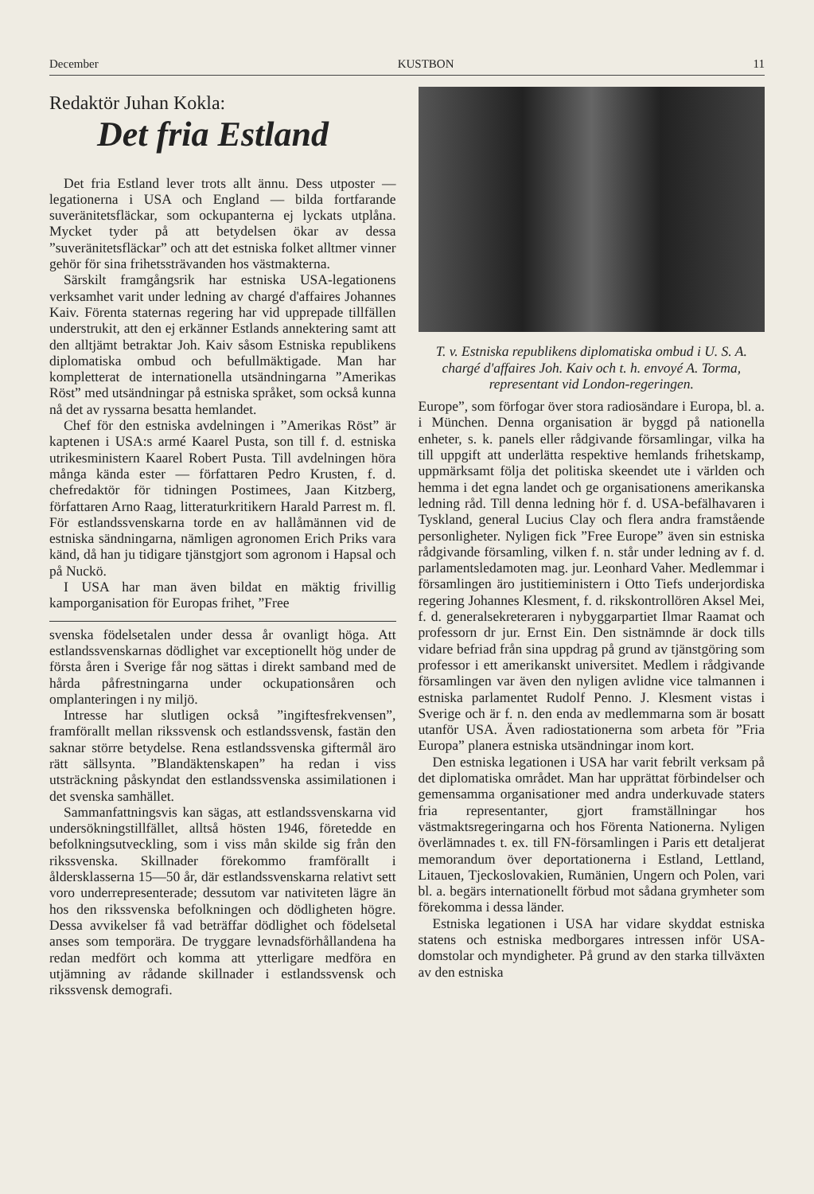December KUSTBON 11
Redaktör Juhan Kokla:
Det fria Estland
Det fria Estland lever trots allt ännu. Dess utposter — legationerna i USA och England — bilda fortfarande suveränitetsfläckar, som ockupanterna ej lyckats utplåna. Mycket tyder på att betydelsen ökar av dessa ”suveränitetsfläckar” och att det estniska folket alltmer vinner gehör för sina frihetssträvanden hos västmakterna.
Särskilt framgångsrik har estniska USA-legationens verksamhet varit under ledning av chargé d'affaires Johannes Kaiv. Förenta staternas regering har vid upprepade tillfällen understrukit, att den ej erkänner Estlands annektering samt att den alltjämt betraktar Joh. Kaiv såsom Estniska republikens diplomatiska ombud och befullmäktigade. Man har kompletterat de internationella utsändningarna ”Amerikas Röst” med utsändningar på estniska språket, som också kunna nå det av ryssarna besatta hemlandet.
Chef för den estniska avdelningen i ”Amerikas Röst” är kaptenen i USA:s armé Kaarel Pusta, son till f. d. estniska utrikesministern Kaarel Robert Pusta. Till avdelningen höra många kända ester — författaren Pedro Krusten, f. d. chefredaktör för tidningen Postimees, Jaan Kitzberg, författaren Arno Raag, litteraturkritikern Harald Parrest m. fl. För estlandssvenskarna torde en av hallåmännen vid de estniska sändningarna, nämligen agronomen Erich Priks vara känd, då han ju tidigare tjänstgjort som agronom i Hapsal och på Nuckö.
I USA har man även bildat en mäktig frivillig kamporganisation för Europas frihet, ”Free
svenska födelsetalen under dessa år ovanligt höga. Att estlandssvenskarnas dödlighet var exceptionellt hög under de första åren i Sverige får nog sättas i direkt samband med de hårda påfrestningarna under ockupationsåren och omplanteringen i ny miljö.
Intresse har slutligen också ”ingiftesfrekvensen”, framförallt mellan rikssvensk och estlandssvensk, fastän den saknar större betydelse. Rena estlandssvenska giftermål äro rätt sällsynta. ”Blandäktenskapen” ha redan i viss utsträckning påskyndat den estlandssvenska assimilationen i det svenska samhället.
Sammanfattningsvis kan sägas, att estlandssvenskarna vid undersökningstillfället, alltså hösten 1946, företedde en befolkningsutveckling, som i viss mån skilde sig från den rikssvenska. Skillnader förekommo framförallt i åldersklasserna 15—50 år, där estlandssvenskarna relativt sett voro underrepresenterade; dessutom var nativiteten lägre än hos den rikssvenska befolkningen och dödligheten högre. Dessa avvikelser få vad beträffar dödlighet och födelsetal anses som temporära. De tryggare levnadsförhållandena ha redan medfört och komma att ytterligare medföra en utjämning av rådande skillnader i estlandssvensk och rikssvensk demografi.
T. v. Estniska republikens diplomatiska ombud i U. S. A. chargé d'affaires Joh. Kaiv och t. h. envoyé A. Torma, representant vid London-regeringen.
Europe”, som förfogar över stora radiosändare i Europa, bl. a. i München. Denna organisation är byggd på nationella enheter, s. k. panels eller rådgivande församlingar, vilka ha till uppgift att underlätta respektive hemlands frihetskamp, uppmärksamt följa det politiska skeendet ute i världen och hemma i det egna landet och ge organisationens amerikanska ledning råd. Till denna ledning hör f. d. USA-befälhavaren i Tyskland, general Lucius Clay och flera andra framstående personligheter. Nyligen fick ”Free Europe” även sin estniska rådgivande församling, vilken f. n. står under ledning av f. d. parlamentsledamoten mag. jur. Leonhard Vaher. Medlemmar i församlingen äro justitieministern i Otto Tiefs underjordiska regering Johannes Klesment, f. d. rikskontrollören Aksel Mei, f. d. generalsekreteraren i nybyggarpartiet Ilmar Raamat och professorn dr jur. Ernst Ein. Den sistnämnde är dock tills vidare befriad från sina uppdrag på grund av tjänstgöring som professor i ett amerikanskt universitet. Medlem i rådgivande församlingen var även den nyligen avlidne vice talmannen i estniska parlamentet Rudolf Penno. J. Klesment vistas i Sverige och är f. n. den enda av medlemmarna som är bosatt utanför USA. Även radiostationerna som arbeta för ”Fria Europa” planera estniska utsändningar inom kort.
Den estniska legationen i USA har varit febrilt verksam på det diplomatiska området. Man har upprättat förbindelser och gemensamma organisationer med andra underkuvade staters fria representanter, gjort framställningar hos västmaktsregeringarna och hos Förenta Nationerna. Nyligen överlämnades t. ex. till FN-församlingen i Paris ett detaljerat memorandum över deportationerna i Estland, Lettland, Litauen, Tjeckoslovakien, Rumänien, Ungern och Polen, vari bl. a. begärs internationellt förbud mot sådana grymheter som förekomma i dessa länder.
Estniska legationen i USA har vidare skyddat estniska statens och estniska medborgares intressen inför USA-domstolar och myndigheter. På grund av den starka tillväxten av den estniska